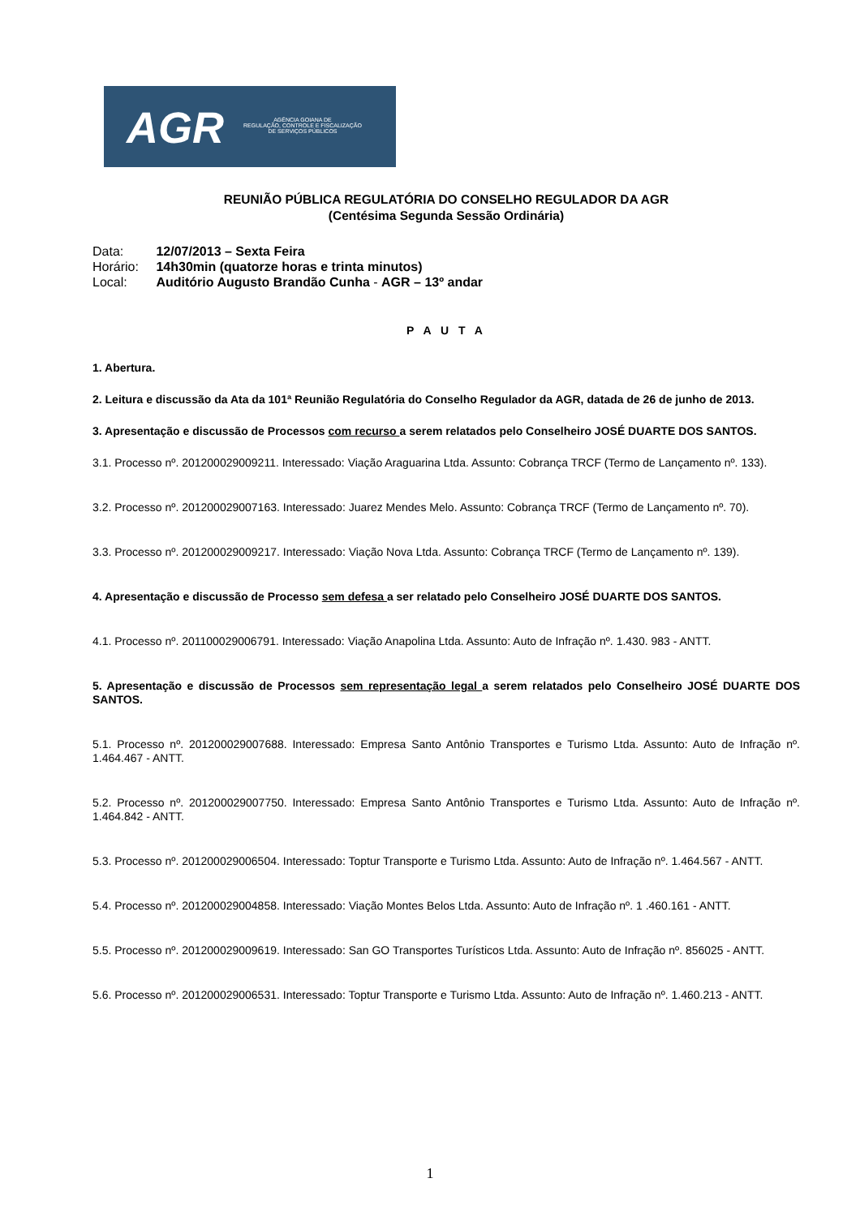AGR
AGÊNCIA GOIANA DE
REGULAÇÃO, CONTROLE E FISCALIZAÇÃO
DE SERVIÇOS PÚBLICOS
REUNIÃO PÚBLICA REGULATÓRIA DO CONSELHO REGULADOR DA AGR
(Centésima Segunda Sessão Ordinária)
Data: 12/07/2013 – Sexta Feira
Horário: 14h30min (quatorze horas e trinta minutos)
Local: Auditório Augusto Brandão Cunha - AGR – 13º andar
P A U T A
1. Abertura.
2. Leitura e discussão da Ata da 101ª Reunião Regulatória do Conselho Regulador da AGR, datada de 26 de junho de 2013.
3. Apresentação e discussão de Processos com recurso a serem relatados pelo Conselheiro JOSÉ DUARTE DOS SANTOS.
3.1. Processo nº. 201200029009211. Interessado: Viação Araguarina Ltda. Assunto: Cobrança TRCF (Termo de Lançamento nº. 133).
3.2. Processo nº. 201200029007163. Interessado: Juarez Mendes Melo. Assunto: Cobrança TRCF (Termo de Lançamento nº. 70).
3.3. Processo nº. 201200029009217. Interessado: Viação Nova Ltda. Assunto: Cobrança TRCF (Termo de Lançamento nº. 139).
4. Apresentação e discussão de Processo sem defesa a ser relatado pelo Conselheiro JOSÉ DUARTE DOS SANTOS.
4.1. Processo nº. 201100029006791. Interessado: Viação Anapolina Ltda. Assunto: Auto de Infração nº. 1.430. 983 - ANTT.
5. Apresentação e discussão de Processos sem representação legal a serem relatados pelo Conselheiro JOSÉ DUARTE DOS SANTOS.
5.1. Processo nº. 201200029007688. Interessado: Empresa Santo Antônio Transportes e Turismo Ltda. Assunto: Auto de Infração nº. 1.464.467 - ANTT.
5.2. Processo nº. 201200029007750. Interessado: Empresa Santo Antônio Transportes e Turismo Ltda. Assunto: Auto de Infração nº. 1.464.842 - ANTT.
5.3. Processo nº. 201200029006504. Interessado: Toptur Transporte e Turismo Ltda. Assunto: Auto de Infração nº. 1.464.567 - ANTT.
5.4. Processo nº. 201200029004858. Interessado: Viação Montes Belos Ltda. Assunto: Auto de Infração nº. 1 .460.161 - ANTT.
5.5. Processo nº. 201200029009619. Interessado: San GO Transportes Turísticos Ltda. Assunto: Auto de Infração nº. 856025 - ANTT.
5.6. Processo nº. 201200029006531. Interessado: Toptur Transporte e Turismo Ltda. Assunto: Auto de Infração nº. 1.460.213 - ANTT.
1